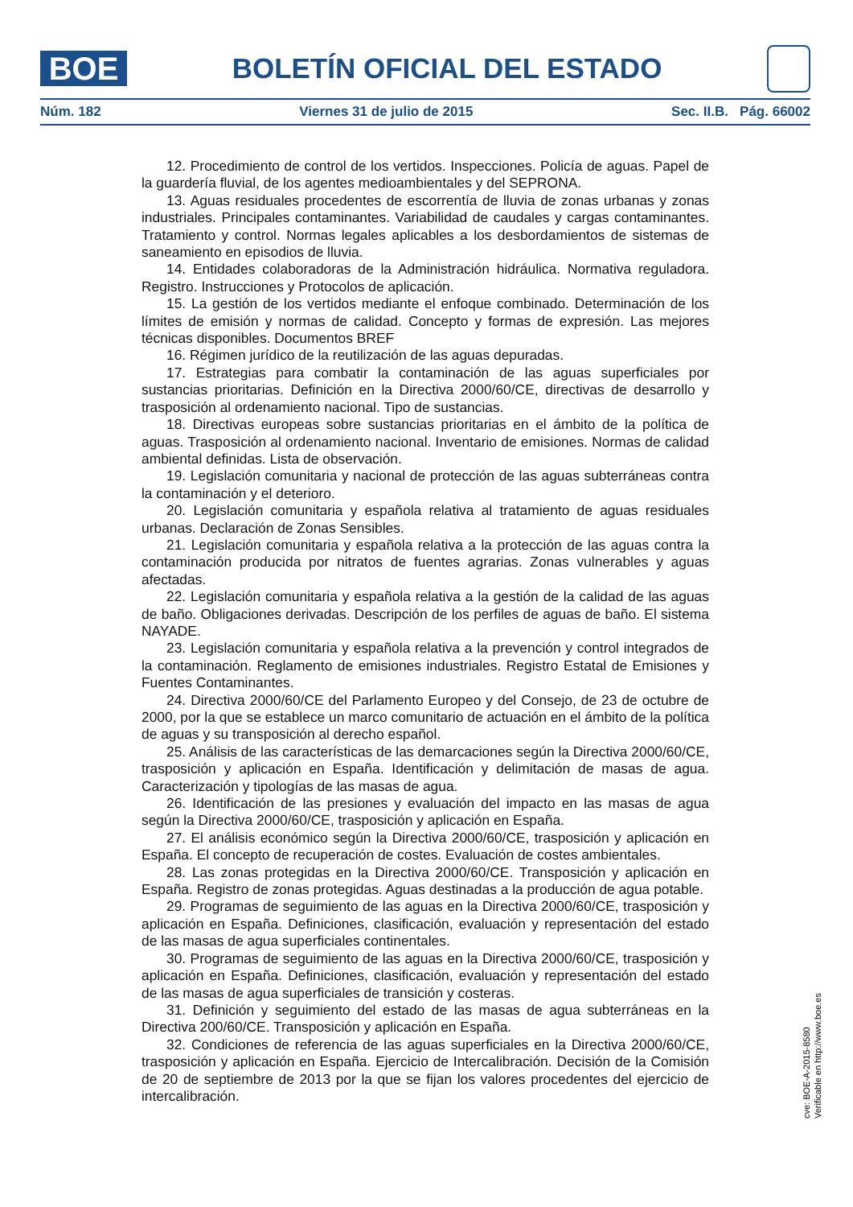BOE
BOLETÍN OFICIAL DEL ESTADO
Núm. 182 Viernes 31 de julio de 2015 Sec. II.B. Pág. 66002
12. Procedimiento de control de los vertidos. Inspecciones. Policía de aguas. Papel de la guardería fluvial, de los agentes medioambientales y del SEPRONA.
13. Aguas residuales procedentes de escorrentía de lluvia de zonas urbanas y zonas industriales. Principales contaminantes. Variabilidad de caudales y cargas contaminantes. Tratamiento y control. Normas legales aplicables a los desbordamientos de sistemas de saneamiento en episodios de lluvia.
14. Entidades colaboradoras de la Administración hidráulica. Normativa reguladora. Registro. Instrucciones y Protocolos de aplicación.
15. La gestión de los vertidos mediante el enfoque combinado. Determinación de los límites de emisión y normas de calidad. Concepto y formas de expresión. Las mejores técnicas disponibles. Documentos BREF
16. Régimen jurídico de la reutilización de las aguas depuradas.
17. Estrategias para combatir la contaminación de las aguas superficiales por sustancias prioritarias. Definición en la Directiva 2000/60/CE, directivas de desarrollo y trasposición al ordenamiento nacional. Tipo de sustancias.
18. Directivas europeas sobre sustancias prioritarias en el ámbito de la política de aguas. Trasposición al ordenamiento nacional. Inventario de emisiones. Normas de calidad ambiental definidas. Lista de observación.
19. Legislación comunitaria y nacional de protección de las aguas subterráneas contra la contaminación y el deterioro.
20. Legislación comunitaria y española relativa al tratamiento de aguas residuales urbanas. Declaración de Zonas Sensibles.
21. Legislación comunitaria y española relativa a la protección de las aguas contra la contaminación producida por nitratos de fuentes agrarias. Zonas vulnerables y aguas afectadas.
22. Legislación comunitaria y española relativa a la gestión de la calidad de las aguas de baño. Obligaciones derivadas. Descripción de los perfiles de aguas de baño. El sistema NAYADE.
23. Legislación comunitaria y española relativa a la prevención y control integrados de la contaminación. Reglamento de emisiones industriales. Registro Estatal de Emisiones y Fuentes Contaminantes.
24. Directiva 2000/60/CE del Parlamento Europeo y del Consejo, de 23 de octubre de 2000, por la que se establece un marco comunitario de actuación en el ámbito de la política de aguas y su transposición al derecho español.
25. Análisis de las características de las demarcaciones según la Directiva 2000/60/CE, trasposición y aplicación en España. Identificación y delimitación de masas de agua. Caracterización y tipologías de las masas de agua.
26. Identificación de las presiones y evaluación del impacto en las masas de agua según la Directiva 2000/60/CE, trasposición y aplicación en España.
27. El análisis económico según la Directiva 2000/60/CE, trasposición y aplicación en España. El concepto de recuperación de costes. Evaluación de costes ambientales.
28. Las zonas protegidas en la Directiva 2000/60/CE. Transposición y aplicación en España. Registro de zonas protegidas. Aguas destinadas a la producción de agua potable.
29. Programas de seguimiento de las aguas en la Directiva 2000/60/CE, trasposición y aplicación en España. Definiciones, clasificación, evaluación y representación del estado de las masas de agua superficiales continentales.
30. Programas de seguimiento de las aguas en la Directiva 2000/60/CE, trasposición y aplicación en España. Definiciones, clasificación, evaluación y representación del estado de las masas de agua superficiales de transición y costeras.
31. Definición y seguimiento del estado de las masas de agua subterráneas en la Directiva 200/60/CE. Transposición y aplicación en España.
32. Condiciones de referencia de las aguas superficiales en la Directiva 2000/60/CE, trasposición y aplicación en España. Ejercicio de Intercalibración. Decisión de la Comisión de 20 de septiembre de 2013 por la que se fijan los valores procedentes del ejercicio de intercalibración.
cve: BOE-A-2015-8580
Verificable en http://www.boe.es